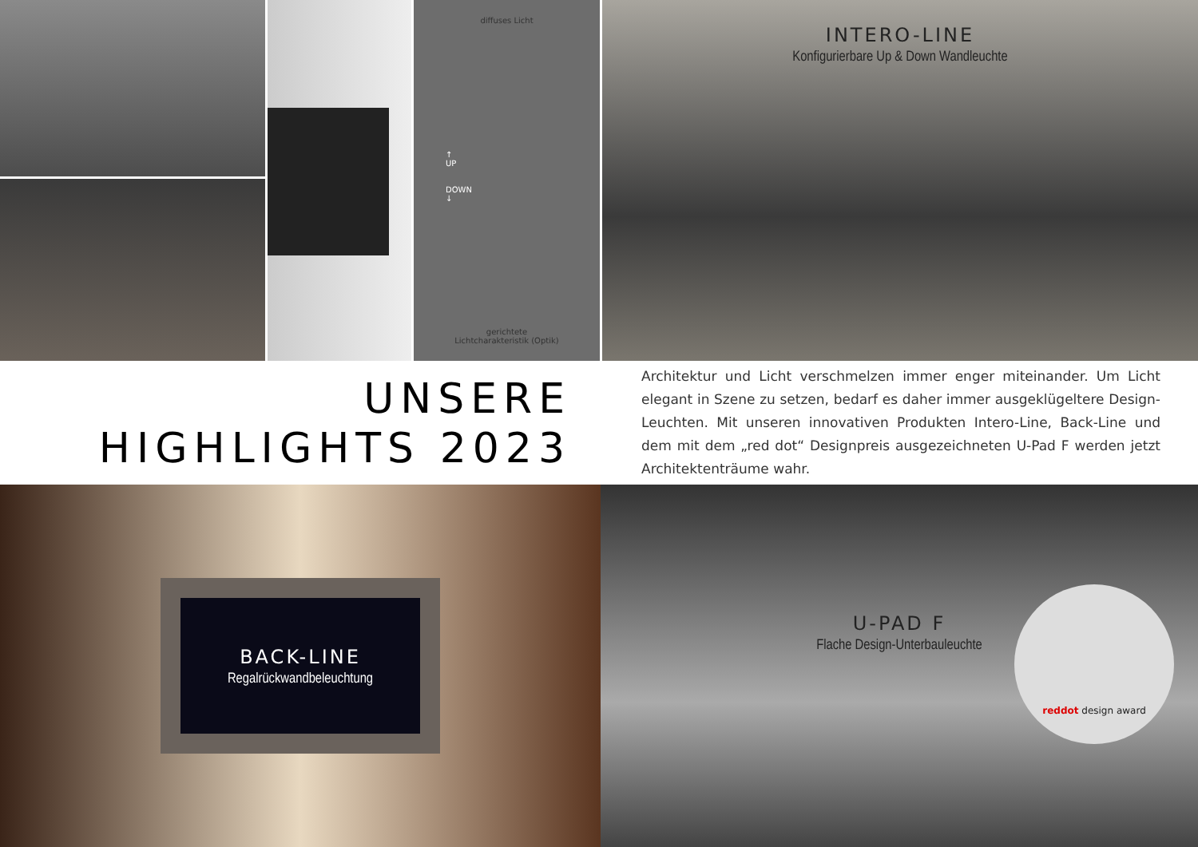diffuses Licht
↑
UP
DOWN
↓
gerichtete
Lichtcharakteristik (Optik)
INTERO-LINE
Konfigurierbare Up & Down Wandleuchte
UNSERE
HIGHLIGHTS 2023
Architektur und Licht verschmelzen immer enger miteinander. Um Licht elegant in Szene zu setzen, bedarf es daher immer ausgeklügeltere Design-Leuchten. Mit unseren innovativen Produkten Intero-Line, Back-Line und dem mit dem „red dot“ Designpreis ausgezeichneten U-Pad F werden jetzt Architektenträume wahr.
BACK-LINE
Regalrückwandbeleuchtung
U-PAD F
Flache Design-Unterbauleuchte
reddot design award